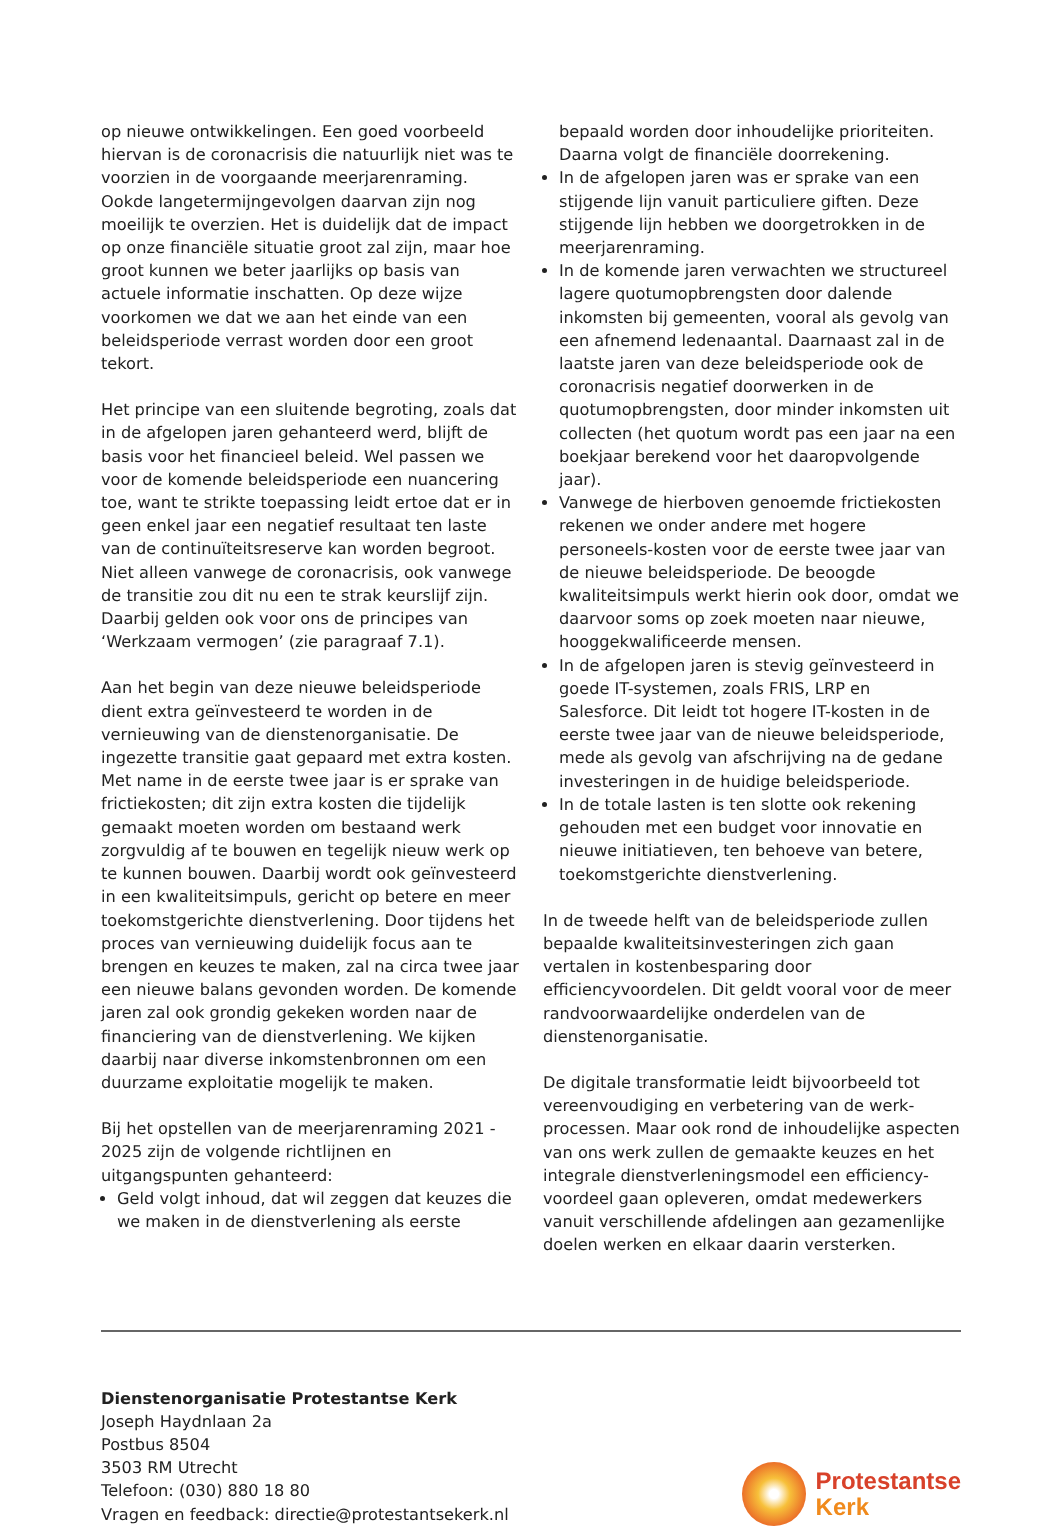op nieuwe ontwikkelingen. Een goed voorbeeld hiervan is de coronacrisis die natuurlijk niet was te voorzien in de voorgaande meerjarenraming. Ookde langetermijngevolgen daarvan zijn nog moeilijk te overzien. Het is duidelijk dat de impact op onze financiële situatie groot zal zijn, maar hoe groot kunnen we beter jaarlijks op basis van actuele informatie inschatten. Op deze wijze voorkomen we dat we aan het einde van een beleidsperiode verrast worden door een groot tekort.
Het principe van een sluitende begroting, zoals dat in de afgelopen jaren gehanteerd werd, blijft de basis voor het financieel beleid. Wel passen we voor de komende beleidsperiode een nuancering toe, want te strikte toepassing leidt ertoe dat er in geen enkel jaar een negatief resultaat ten laste van de continuïteitsreserve kan worden begroot. Niet alleen vanwege de coronacrisis, ook vanwege de transitie zou dit nu een te strak keurslijf zijn. Daarbij gelden ook voor ons de principes van ‘Werkzaam vermogen’ (zie paragraaf 7.1).
Aan het begin van deze nieuwe beleidsperiode dient extra geïnvesteerd te worden in de vernieuwing van de dienstenorganisatie. De ingezette transitie gaat gepaard met extra kosten. Met name in de eerste twee jaar is er sprake van frictiekosten; dit zijn extra kosten die tijdelijk gemaakt moeten worden om bestaand werk zorgvuldig af te bouwen en tegelijk nieuw werk op te kunnen bouwen. Daarbij wordt ook geïnvesteerd in een kwaliteitsimpuls, gericht op betere en meer toekomstgerichte dienstverlening. Door tijdens het proces van vernieuwing duidelijk focus aan te brengen en keuzes te maken, zal na circa twee jaar een nieuwe balans gevonden worden. De komende jaren zal ook grondig gekeken worden naar de financiering van de dienstverlening. We kijken daarbij naar diverse inkomstenbronnen om een duurzame exploitatie mogelijk te maken.
Bij het opstellen van de meerjarenraming 2021 - 2025 zijn de volgende richtlijnen en uitgangspunten gehanteerd:
Geld volgt inhoud, dat wil zeggen dat keuzes die we maken in de dienstverlening als eerste
bepaald worden door inhoudelijke prioriteiten. Daarna volgt de financiële doorrekening.
In de afgelopen jaren was er sprake van een stijgende lijn vanuit particuliere giften. Deze stijgende lijn hebben we doorgetrokken in de meerjarenraming.
In de komende jaren verwachten we structureel lagere quotumopbrengsten door dalende inkomsten bij gemeenten, vooral als gevolg van een afnemend ledenaantal. Daarnaast zal in de laatste jaren van deze beleidsperiode ook de coronacrisis negatief doorwerken in de quotumopbrengsten, door minder inkomsten uit collecten (het quotum wordt pas een jaar na een boekjaar berekend voor het daaropvolgende jaar).
Vanwege de hierboven genoemde frictiekosten rekenen we onder andere met hogere personeels-kosten voor de eerste twee jaar van de nieuwe beleidsperiode. De beoogde kwaliteitsimpuls werkt hierin ook door, omdat we daarvoor soms op zoek moeten naar nieuwe, hooggekwalificeerde mensen.
In de afgelopen jaren is stevig geïnvesteerd in goede IT-systemen, zoals FRIS, LRP en Salesforce. Dit leidt tot hogere IT-kosten in de eerste twee jaar van de nieuwe beleidsperiode, mede als gevolg van afschrijving na de gedane investeringen in de huidige beleidsperiode.
In de totale lasten is ten slotte ook rekening gehouden met een budget voor innovatie en nieuwe initiatieven, ten behoeve van betere, toekomstgerichte dienstverlening.
In de tweede helft van de beleidsperiode zullen bepaalde kwaliteitsinvesteringen zich gaan vertalen in kostenbesparing door efficiencyvoordelen. Dit geldt vooral voor de meer randvoorwaardelijke onderdelen van de dienstenorganisatie.
De digitale transformatie leidt bijvoorbeeld tot vereenvoudiging en verbetering van de werk-processen. Maar ook rond de inhoudelijke aspecten van ons werk zullen de gemaakte keuzes en het integrale dienstverleningsmodel een efficiency-voordeel gaan opleveren, omdat medewerkers vanuit verschillende afdelingen aan gezamenlijke doelen werken en elkaar daarin versterken.
Dienstenorganisatie Protestantse Kerk
Joseph Haydnlaan 2a
Postbus 8504
3503 RM Utrecht
Telefoon: (030) 880 18 80
Vragen en feedback: directie@protestantsekerk.nl
Protestantse
Kerk